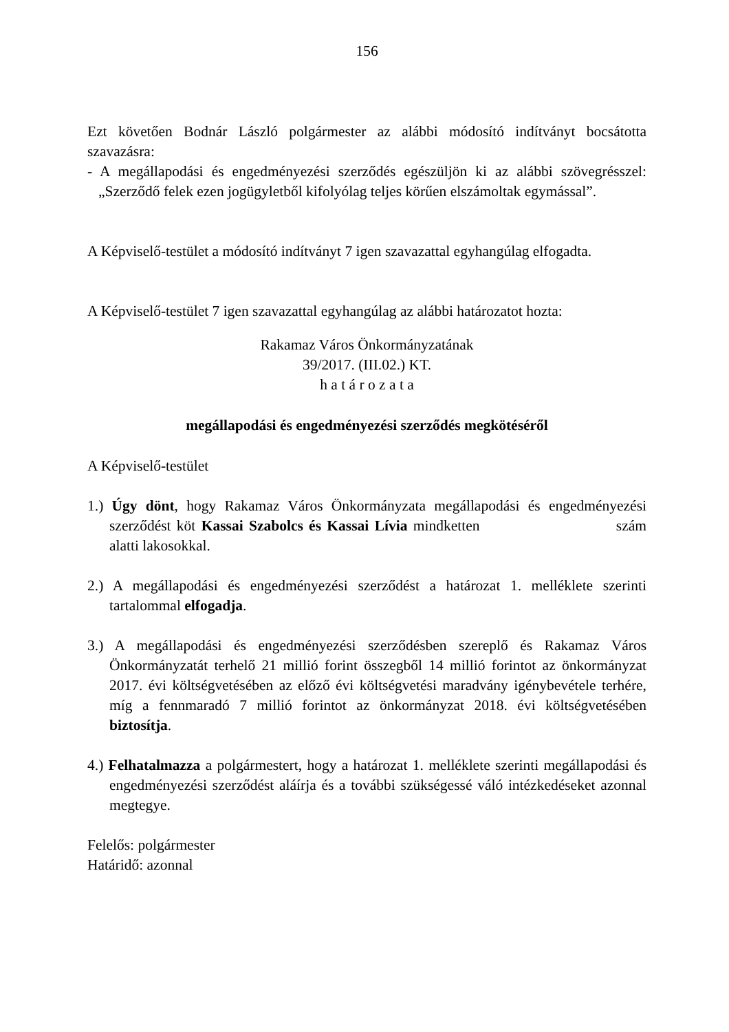156
Ezt követően Bodnár László polgármester az alábbi módosító indítványt bocsátotta szavazásra:
- A megállapodási és engedményezési szerződés egészüljön ki az alábbi szövegrésszel: „Szerződő felek ezen jogügyletből kifolyólag teljes körűen elszámoltak egymással”.
A Képviselő-testület a módosító indítványt 7 igen szavazattal egyhangúlag elfogadta.
A Képviselő-testület 7 igen szavazattal egyhangúlag az alábbi határozatot hozta:
Rakamaz Város Önkormányzatának
39/2017. (III.02.) KT.
h a t á r o z a t a
megállapodási és engedményezési szerződés megkötéséről
A Képviselő-testület
1.) Úgy dönt, hogy Rakamaz Város Önkormányzata megállapodási és engedményezési szerződést köt Kassai Szabolcs és Kassai Lívia mindketten szám alatti lakosokkal.
2.) A megállapodási és engedményezési szerződést a határozat 1. melléklete szerinti tartalommal elfogadja.
3.) A megállapodási és engedményezési szerződésben szereplő és Rakamaz Város Önkormányzatát terhelő 21 millió forint összegből 14 millió forintot az önkormányzat 2017. évi költségvetésében az előző évi költségvetési maradvány igénybevétele terhére, míg a fennmaradó 7 millió forintot az önkormányzat 2018. évi költségvetésében biztosítja.
4.) Felhatalmazza a polgármestert, hogy a határozat 1. melléklete szerinti megállapodási és engedményezési szerződést aláírja és a további szükségessé váló intézkedéseket azonnal megtegye.
Felelős: polgármester
Határidő: azonnal